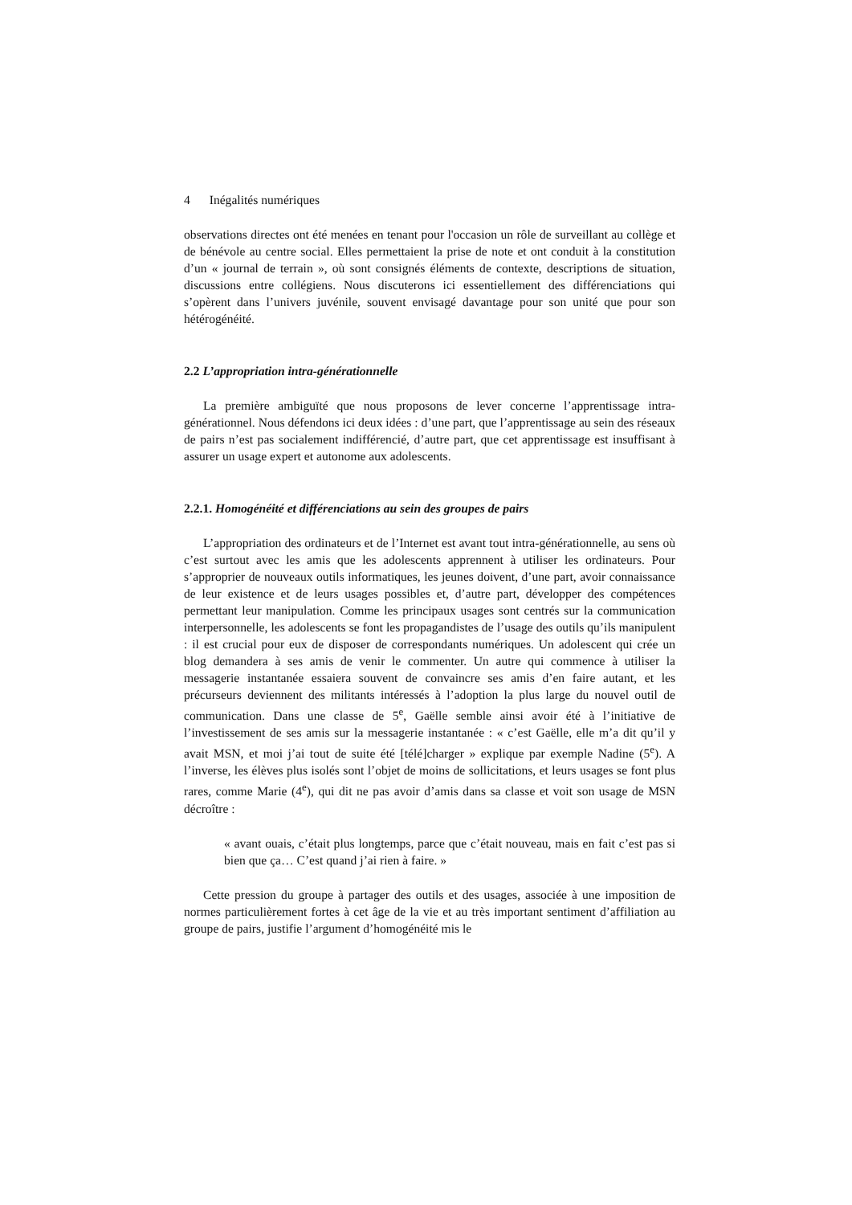4 Inégalités numériques
observations directes ont été menées en tenant pour l'occasion un rôle de surveillant au collège et de bénévole au centre social. Elles permettaient la prise de note et ont conduit à la constitution d’un « journal de terrain », où sont consignés éléments de contexte, descriptions de situation, discussions entre collégiens. Nous discuterons ici essentiellement des différenciations qui s’opèrent dans l’univers juvénile, souvent envisagé davantage pour son unité que pour son hétérogénéité.
2.2 L’appropriation intra-générationnelle
La première ambiguïté que nous proposons de lever concerne l’apprentissage intra-générationnel. Nous défendons ici deux idées : d’une part, que l’apprentissage au sein des réseaux de pairs n’est pas socialement indifférencié, d’autre part, que cet apprentissage est insuffisant à assurer un usage expert et autonome aux adolescents.
2.2.1. Homogénéité et différenciations au sein des groupes de pairs
L’appropriation des ordinateurs et de l’Internet est avant tout intra-générationnelle, au sens où c’est surtout avec les amis que les adolescents apprennent à utiliser les ordinateurs. Pour s’approprier de nouveaux outils informatiques, les jeunes doivent, d’une part, avoir connaissance de leur existence et de leurs usages possibles et, d’autre part, développer des compétences permettant leur manipulation. Comme les principaux usages sont centrés sur la communication interpersonnelle, les adolescents se font les propagandistes de l’usage des outils qu’ils manipulent : il est crucial pour eux de disposer de correspondants numériques. Un adolescent qui crée un blog demandera à ses amis de venir le commenter. Un autre qui commence à utiliser la messagerie instantanée essaiera souvent de convaincre ses amis d’en faire autant, et les précurseurs deviennent des militants intéressés à l’adoption la plus large du nouvel outil de communication. Dans une classe de 5<sup>e</sup>, Gaëlle semble ainsi avoir été à l’initiative de l’investissement de ses amis sur la messagerie instantanée : « c’est Gaëlle, elle m’a dit qu’il y avait MSN, et moi j’ai tout de suite été [télé]charger » explique par exemple Nadine (5<sup>e</sup>). A l’inverse, les élèves plus isolés sont l’objet de moins de sollicitations, et leurs usages se font plus rares, comme Marie (4<sup>e</sup>), qui dit ne pas avoir d’amis dans sa classe et voit son usage de MSN décroître :
« avant ouais, c’était plus longtemps, parce que c’était nouveau, mais en fait c’est pas si bien que ça… C’est quand j’ai rien à faire. »
Cette pression du groupe à partager des outils et des usages, associée à une imposition de normes particulièrement fortes à cet âge de la vie et au très important sentiment d’affiliation au groupe de pairs, justifie l’argument d’homogénéité mis le